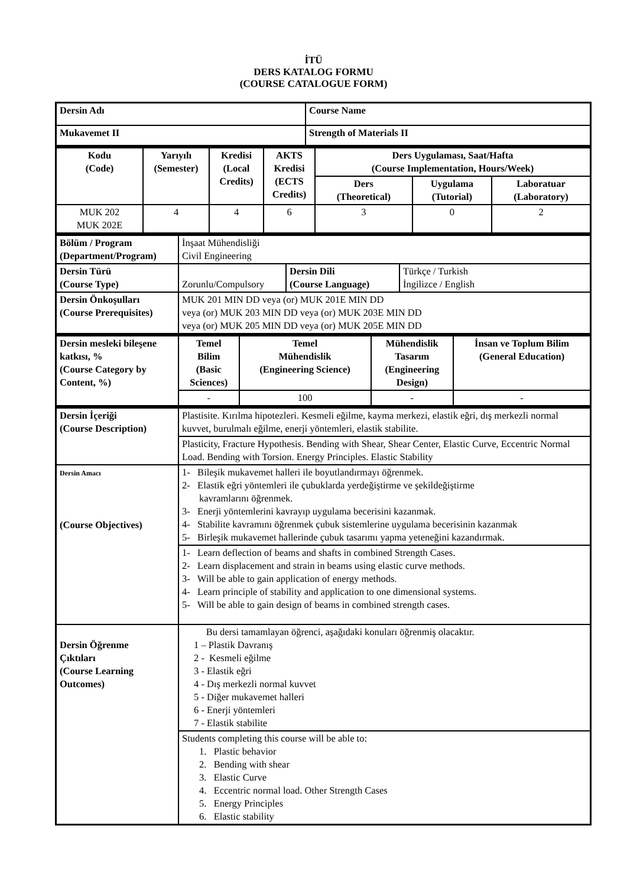İTÜ
DERS KATALOG FORMU
(COURSE CATALOGUE FORM)
| Dersin Adı | Course Name |
| --- | --- |
| Mukavemet II | Strength of Materials II |
| Kodu (Code) | Yarıyılı (Semester) | Kredisi (Local Credits) | AKTS Kredisi (ECTS Credits) | Ders Uygulaması, Saat/Hafta (Course Implementation, Hours/Week) | | |
| --- | --- | --- | --- | --- | --- | --- |
| | | | | Ders (Theoretical) | Uygulama (Tutorial) | Laboratuar (Laboratory) |
| MUK 202 MUK 202E | 4 | 4 | 6 | 3 | 0 | 2 |
| Bölüm / Program (Department/Program) | İnşaat Mühendisliği Civil Engineering | | |
| Dersin Türü (Course Type) | Zorunlu/Compulsory | Dersin Dili (Course Language) | Türkçe / Turkish İngilizce / English |
| Dersin Önkoşulları (Course Prerequisites) | MUK 201 MIN DD veya (or) MUK 201E MIN DD veya (or) MUK 203 MIN DD veya (or) MUK 203E MIN DD veya (or) MUK 205 MIN DD veya (or) MUK 205E MIN DD | | |
| Dersin mesleki bileşene katkısı, % (Course Category by Content, %) | Temel Bilim (Basic Sciences) | Temel Mühendislik (Engineering Science) | Mühendislik Tasarım (Engineering Design) | İnsan ve Toplum Bilim (General Education) |
| --- | --- | --- | --- | --- |
| | - | 100 | - | - |
| Dersin İçeriği (Course Description) | Plastisite. Kırılma hipotezleri. Kesmeli eğilme, kayma merkezi, elastik eğri, dış merkezli normal kuvvet, burulmalı eğilme, enerji yöntemleri, elastik stabilite. |
| | Plasticity, Fracture Hypothesis. Bending with Shear, Shear Center, Elastic Curve, Eccentric Normal Load. Bending with Torsion. Energy Principles. Elastic Stability |
| Dersin Amacı (Course Objectives) | 1- Bileşik mukavemet halleri ile boyutlandırmayı öğrenmek. 2- Elastik eğri yöntemleri ile çubuklarda yerdeğiştirme ve şekildeğiştirme kavramlarını öğrenmek. 3- Enerji yöntemlerini kavrayıp uygulama becerisini kazanmak. 4- Stabilite kavramını öğrenmek çubuk sistemlerine uygulama becerisinin kazanmak 5- Birleşik mukavemet hallerinde çubuk tasarımı yapma yeteneğini kazandırmak. |
| | 1- Learn deflection of beams and shafts in combined Strength Cases. 2- Learn displacement and strain in beams using elastic curve methods. 3- Will be able to gain application of energy methods. 4- Learn principle of stability and application to one dimensional systems. 5- Will be able to gain design of beams in combined strength cases. |
| Dersin Öğrenme Çıktıları (Course Learning Outcomes) | Bu dersi tamamlayan öğrenci, aşağıdaki konuları öğrenmiş olacaktır. 1 – Plastik Davranış 2 - Kesmeli eğilme 3 - Elastik eğri 4 - Dış merkezli normal kuvvet 5 - Diğer mukavemet halleri 6 - Enerji yöntemleri 7 - Elastik stabilite |
| | Students completing this course will be able to: 1. Plastic behavior 2. Bending with shear 3. Elastic Curve 4. Eccentric normal load. Other Strength Cases 5. Energy Principles 6. Elastic stability |